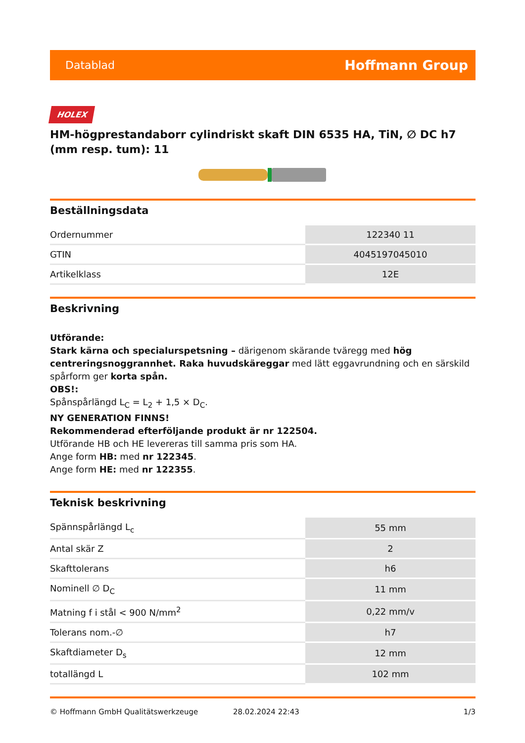Datablad Hoffmann Group
HOLEX
HM-högprestandaborr cylindriskt skaft DIN 6535 HA, TiN, ∅ DC h7 (mm resp. tum): 11
Beställningsdata
| Ordernummer | 122340 11 |
| GTIN | 4045197045010 |
| Artikelklass | 12E |
Beskrivning
Utförande:
Stark kärna och specialurspetsning – därigenom skärande tväregg med hög centreringsnoggrannhet. Raka huvudskäreggar med lätt eggavrundning och en särskild spårform ger korta spån.
OBS!:
Spånspårlängd L<sub>C</sub> = L<sub>2</sub> + 1,5 × D<sub>C</sub>.
NY GENERATION FINNS!
Rekommenderad efterföljande produkt är nr 122504.
Utförande HB och HE levereras till samma pris som HA.
Ange form HB: med nr 122345.
Ange form HE: med nr 122355.
Teknisk beskrivning
| Spännspårlängd L<sub>c</sub> | 55 mm |
| Antal skär Z | 2 |
| Skafttolerans | h6 |
| Nominell ∅ D<sub>C</sub> | 11 mm |
| Matning f i stål < 900 N/mm<sup>2</sup> | 0,22 mm/v |
| Tolerans nom.-∅ | h7 |
| Skaftdiameter D<sub>s</sub> | 12 mm |
| totallängd L | 102 mm |
© Hoffmann GmbH Qualitätswerkzeuge 28.02.2024 22:43 1/3